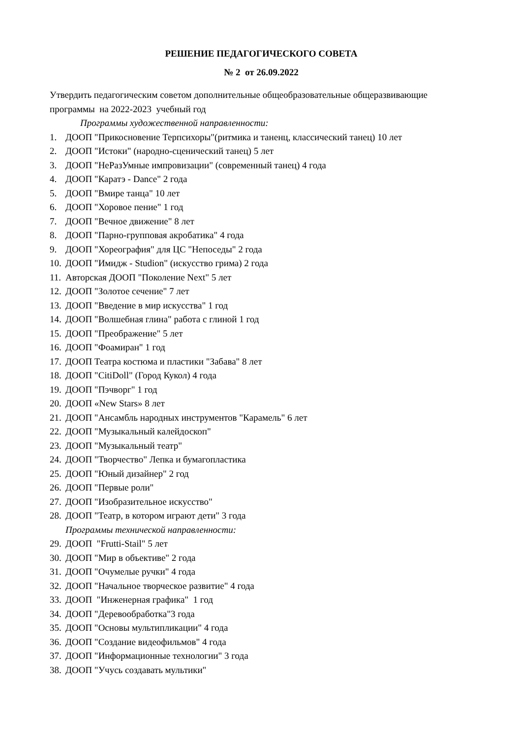РЕШЕНИЕ ПЕДАГОГИЧЕСКОГО СОВЕТА
№ 2 от 26.09.2022
Утвердить педагогическим советом дополнительные общеобразовательные общеразвивающие программы на 2022-2023 учебный год
Программы художественной направленности:
1. ДООП "Прикосновение Терпсихоры"(ритмика и таненц, классический танец) 10 лет
2. ДООП "Истоки" (народно-сценический танец) 5 лет
3. ДООП "НеРазУмные импровизации" (современный танец) 4 года
4. ДООП "Каратэ - Dance" 2 года
5. ДООП "Вмире танца" 10 лет
6. ДООП "Хоровое пение" 1 год
7. ДООП "Вечное движение" 8 лет
8. ДООП "Парно-групповая акробатика" 4 года
9. ДООП "Хореография" для ЦС "Непоседы" 2 года
10. ДООП "Имидж - Studion" (искусство грима) 2 года
11. Авторская ДООП "Поколение Next" 5 лет
12. ДООП "Золотое сечение" 7 лет
13. ДООП "Введение в мир искусства" 1 год
14. ДООП "Волшебная глина" работа с глиной 1 год
15. ДООП "Преображение" 5 лет
16. ДООП "Фоамиран" 1 год
17. ДООП Театра костюма и пластики "Забава" 8 лет
18. ДООП "CitiDoll" (Город Кукол) 4 года
19. ДООП "Пэчворг" 1 год
20. ДООП «New Stars» 8 лет
21. ДООП "Ансамбль народных инструментов "Карамель" 6 лет
22. ДООП "Музыкальный калейдоскоп"
23. ДООП "Музыкальный театр"
24. ДООП "Творчество" Лепка и бумагопластика
25. ДООП "Юный дизайнер" 2 год
26. ДООП "Первые роли"
27. ДООП "Изобразительное искусство"
28. ДООП "Театр, в котором играют дети" 3 года
Программы технической направленности:
29. ДООП "Frutti-Stail" 5 лет
30. ДООП "Мир в объективе" 2 года
31. ДООП "Очумелые ручки" 4 года
32. ДООП "Начальное творческое развитие" 4 года
33. ДООП "Инженерная графика" 1 год
34. ДООП "Деревообработка"3 года
35. ДООП "Основы мультипликации" 4 года
36. ДООП "Создание видеофильмов" 4 года
37. ДООП "Информационные технологии" 3 года
38. ДООП "Учусь создавать мультики"